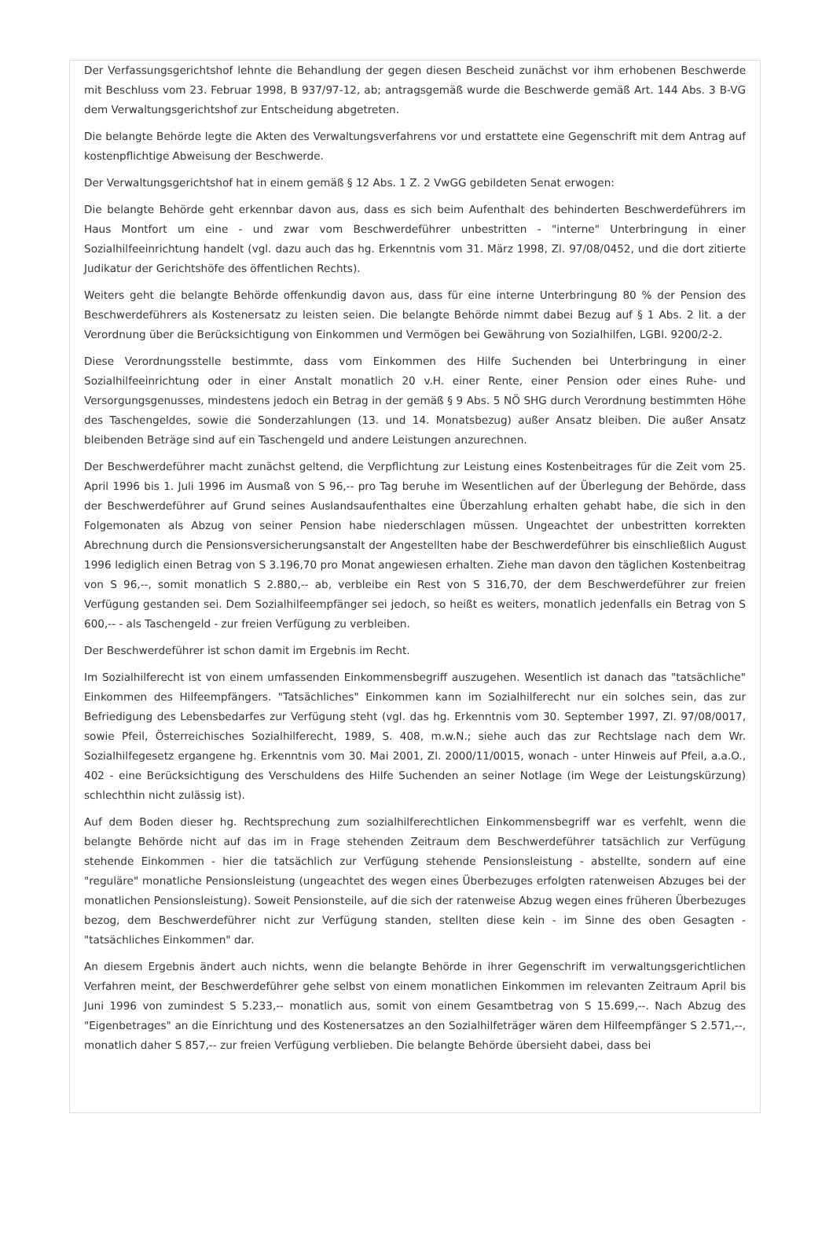Der Verfassungsgerichtshof lehnte die Behandlung der gegen diesen Bescheid zunächst vor ihm erhobenen Beschwerde mit Beschluss vom 23. Februar 1998, B 937/97-12, ab; antragsgemäß wurde die Beschwerde gemäß Art. 144 Abs. 3 B-VG dem Verwaltungsgerichtshof zur Entscheidung abgetreten.
Die belangte Behörde legte die Akten des Verwaltungsverfahrens vor und erstattete eine Gegenschrift mit dem Antrag auf kostenpflichtige Abweisung der Beschwerde.
Der Verwaltungsgerichtshof hat in einem gemäß § 12 Abs. 1 Z. 2 VwGG gebildeten Senat erwogen:
Die belangte Behörde geht erkennbar davon aus, dass es sich beim Aufenthalt des behinderten Beschwerdeführers im Haus Montfort um eine - und zwar vom Beschwerdeführer unbestritten - "interne" Unterbringung in einer Sozialhilfeeinrichtung handelt (vgl. dazu auch das hg. Erkenntnis vom 31. März 1998, Zl. 97/08/0452, und die dort zitierte Judikatur der Gerichtshöfe des öffentlichen Rechts).
Weiters geht die belangte Behörde offenkundig davon aus, dass für eine interne Unterbringung 80 % der Pension des Beschwerdeführers als Kostenersatz zu leisten seien. Die belangte Behörde nimmt dabei Bezug auf § 1 Abs. 2 lit. a der Verordnung über die Berücksichtigung von Einkommen und Vermögen bei Gewährung von Sozialhilfen, LGBl. 9200/2-2.
Diese Verordnungsstelle bestimmte, dass vom Einkommen des Hilfe Suchenden bei Unterbringung in einer Sozialhilfeeinrichtung oder in einer Anstalt monatlich 20 v.H. einer Rente, einer Pension oder eines Ruhe- und Versorgungsgenusses, mindestens jedoch ein Betrag in der gemäß § 9 Abs. 5 NÖ SHG durch Verordnung bestimmten Höhe des Taschengeldes, sowie die Sonderzahlungen (13. und 14. Monatsbezug) außer Ansatz bleiben. Die außer Ansatz bleibenden Beträge sind auf ein Taschengeld und andere Leistungen anzurechnen.
Der Beschwerdeführer macht zunächst geltend, die Verpflichtung zur Leistung eines Kostenbeitrages für die Zeit vom 25. April 1996 bis 1. Juli 1996 im Ausmaß von S 96,-- pro Tag beruhe im Wesentlichen auf der Überlegung der Behörde, dass der Beschwerdeführer auf Grund seines Auslandsaufenthaltes eine Überzahlung erhalten gehabt habe, die sich in den Folgemonaten als Abzug von seiner Pension habe niederschlagen müssen. Ungeachtet der unbestritten korrekten Abrechnung durch die Pensionsversicherungsanstalt der Angestellten habe der Beschwerdeführer bis einschließlich August 1996 lediglich einen Betrag von S 3.196,70 pro Monat angewiesen erhalten. Ziehe man davon den täglichen Kostenbeitrag von S 96,--, somit monatlich S 2.880,-- ab, verbleibe ein Rest von S 316,70, der dem Beschwerdeführer zur freien Verfügung gestanden sei. Dem Sozialhilfeempfänger sei jedoch, so heißt es weiters, monatlich jedenfalls ein Betrag von S 600,-- - als Taschengeld - zur freien Verfügung zu verbleiben.
Der Beschwerdeführer ist schon damit im Ergebnis im Recht.
Im Sozialhilferecht ist von einem umfassenden Einkommensbegriff auszugehen. Wesentlich ist danach das "tatsächliche" Einkommen des Hilfeempfängers. "Tatsächliches" Einkommen kann im Sozialhilferecht nur ein solches sein, das zur Befriedigung des Lebensbedarfes zur Verfügung steht (vgl. das hg. Erkenntnis vom 30. September 1997, Zl. 97/08/0017, sowie Pfeil, Österreichisches Sozialhilferecht, 1989, S. 408, m.w.N.; siehe auch das zur Rechtslage nach dem Wr. Sozialhilfegesetz ergangene hg. Erkenntnis vom 30. Mai 2001, Zl. 2000/11/0015, wonach - unter Hinweis auf Pfeil, a.a.O., 402 - eine Berücksichtigung des Verschuldens des Hilfe Suchenden an seiner Notlage (im Wege der Leistungskürzung) schlechthin nicht zulässig ist).
Auf dem Boden dieser hg. Rechtsprechung zum sozialhilferechtlichen Einkommensbegriff war es verfehlt, wenn die belangte Behörde nicht auf das im in Frage stehenden Zeitraum dem Beschwerdeführer tatsächlich zur Verfügung stehende Einkommen - hier die tatsächlich zur Verfügung stehende Pensionsleistung - abstellte, sondern auf eine "reguläre" monatliche Pensionsleistung (ungeachtet des wegen eines Überbezuges erfolgten ratenweisen Abzuges bei der monatlichen Pensionsleistung). Soweit Pensionsteile, auf die sich der ratenweise Abzug wegen eines früheren Überbezuges bezog, dem Beschwerdeführer nicht zur Verfügung standen, stellten diese kein - im Sinne des oben Gesagten - "tatsächliches Einkommen" dar.
An diesem Ergebnis ändert auch nichts, wenn die belangte Behörde in ihrer Gegenschrift im verwaltungsgerichtlichen Verfahren meint, der Beschwerdeführer gehe selbst von einem monatlichen Einkommen im relevanten Zeitraum April bis Juni 1996 von zumindest S 5.233,-- monatlich aus, somit von einem Gesamtbetrag von S 15.699,--. Nach Abzug des "Eigenbetrages" an die Einrichtung und des Kostenersatzes an den Sozialhilfeträger wären dem Hilfeempfänger S 2.571,--, monatlich daher S 857,-- zur freien Verfügung verblieben. Die belangte Behörde übersieht dabei, dass bei